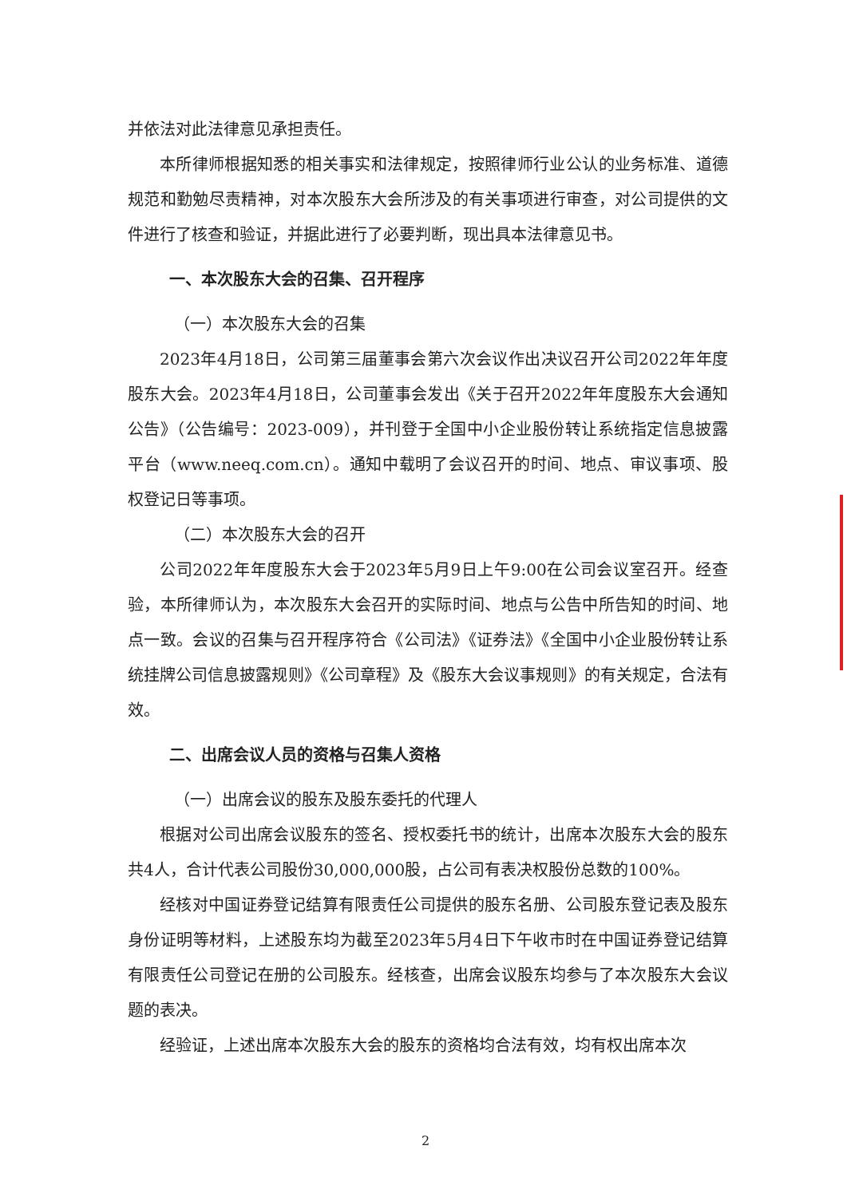并依法对此法律意见承担责任。
本所律师根据知悉的相关事实和法律规定，按照律师行业公认的业务标准、道德规范和勤勉尽责精神，对本次股东大会所涉及的有关事项进行审查，对公司提供的文件进行了核查和验证，并据此进行了必要判断，现出具本法律意见书。
一、本次股东大会的召集、召开程序
（一）本次股东大会的召集
2023年4月18日，公司第三届董事会第六次会议作出决议召开公司2022年年度股东大会。2023年4月18日，公司董事会发出《关于召开2022年年度股东大会通知公告》（公告编号：2023-009），并刊登于全国中小企业股份转让系统指定信息披露平台（www.neeq.com.cn）。通知中载明了会议召开的时间、地点、审议事项、股权登记日等事项。
（二）本次股东大会的召开
公司2022年年度股东大会于2023年5月9日上午9:00在公司会议室召开。经查验，本所律师认为，本次股东大会召开的实际时间、地点与公告中所告知的时间、地点一致。会议的召集与召开程序符合《公司法》《证券法》《全国中小企业股份转让系统挂牌公司信息披露规则》《公司章程》及《股东大会议事规则》的有关规定，合法有效。
二、出席会议人员的资格与召集人资格
（一）出席会议的股东及股东委托的代理人
根据对公司出席会议股东的签名、授权委托书的统计，出席本次股东大会的股东共4人，合计代表公司股份30,000,000股，占公司有表决权股份总数的100%。
经核对中国证券登记结算有限责任公司提供的股东名册、公司股东登记表及股东身份证明等材料，上述股东均为截至2023年5月4日下午收市时在中国证券登记结算有限责任公司登记在册的公司股东。经核查，出席会议股东均参与了本次股东大会议题的表决。
经验证，上述出席本次股东大会的股东的资格均合法有效，均有权出席本次
2